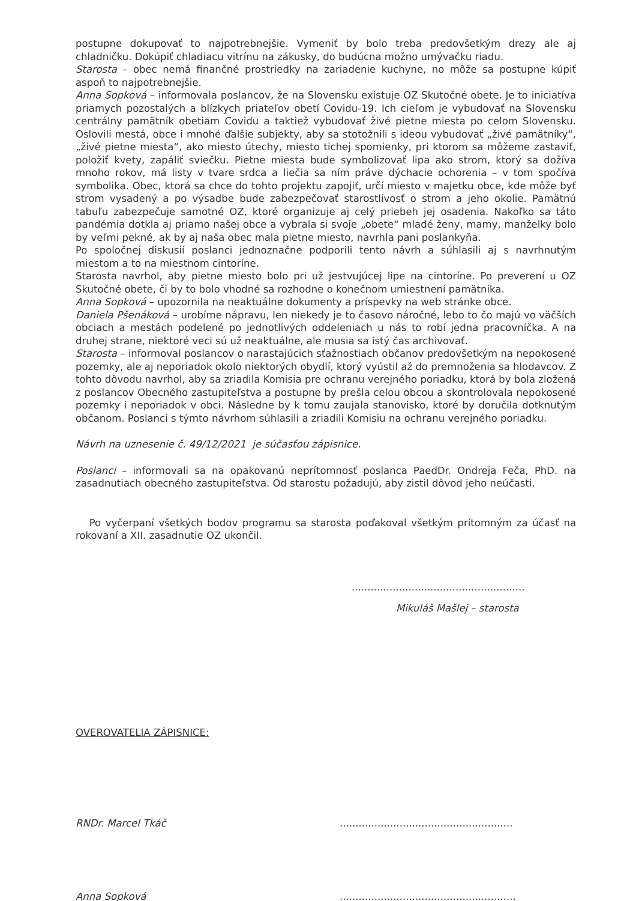postupne dokupovať to najpotrebnejšie. Vymeniť by bolo treba predovšetkým drezy ale aj chladničku. Dokúpiť chladiacu vitrínu na zákusky, do budúcna možno umývačku riadu.
Starosta – obec nemá finančné prostriedky na zariadenie kuchyne, no môže sa postupne kúpiť aspoň to najpotrebnejšie.
Anna Sopková – informovala poslancov, že na Slovensku existuje OZ Skutočné obete. Je to iniciatíva priamych pozostalých a blízkych priateľov obetí Covidu-19. Ich cieľom je vybudovať na Slovensku centrálny pamätník obetiam Covidu a taktiež vybudovať živé pietne miesta po celom Slovensku. Oslovili mestá, obce i mnohé ďalšie subjekty, aby sa stotožnili s ideou vybudovať „živé pamätníky“, „živé pietne miesta“, ako miesto útechy, miesto tichej spomienky, pri ktorom sa môžeme zastaviť, položiť kvety, zapáliť sviečku. Pietne miesta bude symbolizovať lipa ako strom, ktorý sa dožíva mnoho rokov, má listy v tvare srdca a liečia sa ním práve dýchacie ochorenia – v tom spočíva symbolika. Obec, ktorá sa chce do tohto projektu zapojiť, určí miesto v majetku obce, kde môže byť strom vysadený a po výsadbe bude zabezpečovať starostlivosť o strom a jeho okolie. Pamätnú tabuľu zabezpečuje samotné OZ, ktoré organizuje aj celý priebeh jej osadenia. Nakoľko sa táto pandémia dotkla aj priamo našej obce a vybrala si svoje „obete“ mladé ženy, mamy, manželky bolo by veľmi pekné, ak by aj naša obec mala pietne miesto, navrhla pani poslankyňa.
Po spoločnej diskusií poslanci jednoznačne podporili tento návrh a súhlasili aj s navrhnutým miestom a to na miestnom cintoríne.
Starosta navrhol, aby pietne miesto bolo pri už jestvujúcej lipe na cintoríne. Po preverení u OZ Skutočné obete, či by to bolo vhodné sa rozhodne o konečnom umiestnení pamätníka.
Anna Sopková – upozornila na neaktuálne dokumenty a príspevky na web stránke obce.
Daniela Pšenáková – urobíme nápravu, len niekedy je to časovo náročné, lebo to čo majú vo väčších obciach a mestách podelené po jednotlivých oddeleniach u nás to robí jedna pracovníčka. A na druhej strane, niektoré veci sú už neaktuálne, ale musia sa istý čas archivovať.
Starosta – informoval poslancov o narastajúcich sťažnostiach občanov predovšetkým na nepokosené pozemky, ale aj neporiadok okolo niektorých obydlí, ktorý vyústil až do premnoženia sa hlodavcov. Z tohto dôvodu navrhol, aby sa zriadila Komisia pre ochranu verejného poriadku, ktorá by bola zložená z poslancov Obecného zastupiteľstva a postupne by prešla celou obcou a skontrolovala nepokosené pozemky i neporiadok v obci. Následne by k tomu zaujala stanovisko, ktoré by doručila dotknutým občanom. Poslanci s týmto návrhom súhlasili a zriadili Komisiu na ochranu verejného poriadku.
Návrh na uznesenie č. 49/12/2021 je súčasťou zápisnice.
Poslanci – informovali sa na opakovanú neprítomnosť poslanca PaedDr. Ondreja Feča, PhD. na zasadnutiach obecného zastupiteľstva. Od starostu požadujú, aby zistil dôvod jeho neúčasti.
Po vyčerpaní všetkých bodov programu sa starosta poďakoval všetkým prítomným za účasť na rokovaní a XII. zasadnutie OZ ukončil.
.......................................................
Mikuláš Mašlej – starosta
OVEROVATELIA ZÁPISNICE:
RNDr. Marcel Tkáč .......................................................
Anna Sopková ........................................................